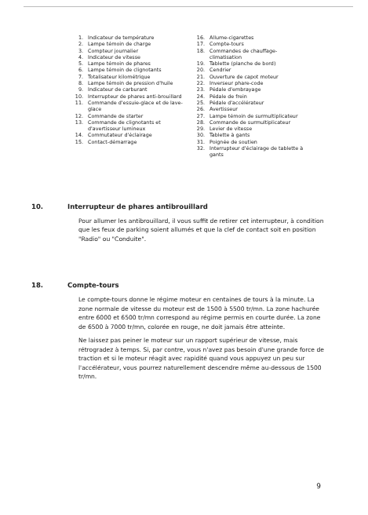1. Indicateur de température
2. Lampe témoin de charge
3. Compteur journalier
4. Indicateur de vitesse
5. Lampe témoin de phares
6. Lampe témoin de clignotants
7. Totalisateur kilométrique
8. Lampe témoin de pression d'huile
9. Indicateur de carburant
10. Interrupteur de phares anti-brouillard
11. Commande d'essuie-glace et de lave-glace
12. Commande de starter
13. Commande de clignotants et d'avertisseur lumineux
14. Commutateur d'éclairage
15. Contact-démarrage
16. Allume-cigarettes
17. Compte-tours
18. Commandes de chauffage-climatisation
19. Tablette (planche de bord)
20. Cendrier
21. Ouverture de capot moteur
22. Inverseur phare-code
23. Pédale d'embrayage
24. Pédale de frein
25. Pédale d'accélérateur
26. Avertisseur
27. Lampe témoin de surmultiplicateur
28. Commande de surmultiplicateur
29. Levier de vitesse
30. Tablette à gants
31. Poignée de soutien
32. Interrupteur d'éclairage de tablette à gants
10. Interrupteur de phares antibrouillard
Pour allumer les antibrouillard, il vous suffit de retirer cet interrupteur, à condition que les feux de parking soient allumés et que la clef de contact soit en position "Radio" ou "Conduite".
18. Compte-tours
Le compte-tours donne le régime moteur en centaines de tours à la minute. La zone normale de vitesse du moteur est de 1500 à 5500 tr/mn. La zone hachurée entre 6000 et 6500 tr/mn correspond au régime permis en courte durée. La zone de 6500 à 7000 tr/mn, colorée en rouge, ne doit jamais être atteinte.
Ne laissez pas peiner le moteur sur un rapport supérieur de vitesse, mais rétrogradez à temps. Si, par contre, vous n'avez pas besoin d'une grande force de traction et si le moteur réagit avec rapidité quand vous appuyez un peu sur l'accélérateur, vous pourrez naturellement descendre même au-dessous de 1500 tr/mn.
9